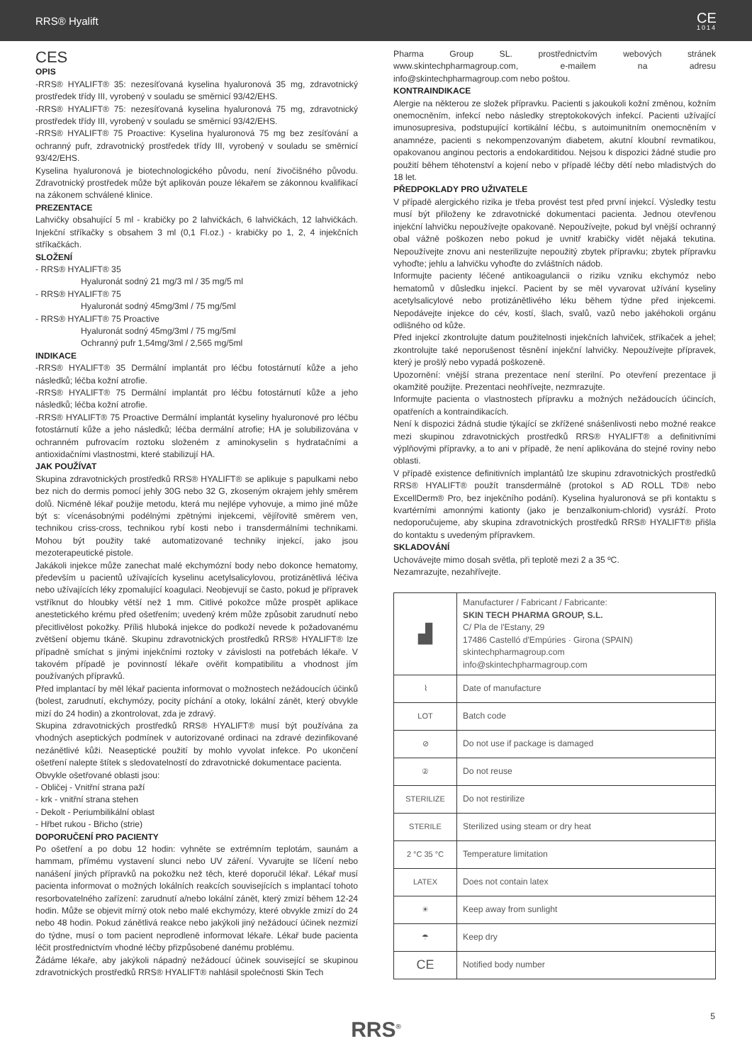RRS® Hyalift CE
1014
CES
OPIS
-RRS® HYALIFT® 35: nezesíťovaná kyselina hyaluronová 35 mg, zdravotnický prostředek třídy III, vyrobený v souladu se směrnicí 93/42/EHS.
-RRS® HYALIFT® 75: nezesíťovaná kyselina hyaluronová 75 mg, zdravotnický prostředek třídy III, vyrobený v souladu se směrnicí 93/42/EHS.
-RRS® HYALIFT® 75 Proactive: Kyselina hyaluronová 75 mg bez zesíťování a ochranný pufr, zdravotnický prostředek třídy III, vyrobený v souladu se směrnicí 93/42/EHS.
Kyselina hyaluronová je biotechnologického původu, není živočišného původu. Zdravotnický prostředek může být aplikován pouze lékařem se zákonnou kvalifikací na zákonem schválené klinice.
PREZENTACE
Lahvičky obsahující 5 ml - krabičky po 2 lahvičkách, 6 lahvičkách, 12 lahvičkách. Injekční stříkačky s obsahem 3 ml (0,1 Fl.oz.) - krabičky po 1, 2, 4 injekčních stříkačkách.
SLOŽENÍ
- RRS® HYALIFT® 35
Hyaluronát sodný 21 mg/3 ml / 35 mg/5 ml
- RRS® HYALIFT® 75
Hyaluronát sodný 45mg/3ml / 75 mg/5ml
- RRS® HYALIFT® 75 Proactive
Hyaluronát sodný 45mg/3ml / 75 mg/5ml
Ochranný pufr 1,54mg/3ml / 2,565 mg/5ml
INDIKACE
-RRS® HYALIFT® 35 Dermální implantát pro léčbu fotostárnutí kůže a jeho následků; léčba kožní atrofie.
-RRS® HYALIFT® 75 Dermální implantát pro léčbu fotostárnutí kůže a jeho následků; léčba kožní atrofie.
-RRS® HYALIFT® 75 Proactive Dermální implantát kyseliny hyaluronové pro léčbu fotostárnutí kůže a jeho následků; léčba dermální atrofie; HA je solubilizována v ochranném pufrovacím roztoku složeném z aminokyselin s hydratačními a antioxidačními vlastnostmi, které stabilizují HA.
JAK POUŽÍVAT
Skupina zdravotnických prostředků RRS® HYALIFT® se aplikuje s papulkami nebo bez nich do dermis pomocí jehly 30G nebo 32 G, zkoseným okrajem jehly směrem dolů. Nicméně lékař použije metodu, která mu nejlépe vyhovuje, a mimo jiné může být s: vícenásobnými podélnými zpětnými injekcemi, vějířovitě směrem ven, technikou criss-cross, technikou rybí kosti nebo i transdermálními technikami. Mohou být použity také automatizované techniky injekcí, jako jsou mezoterapeutické pistole.
Jakákoli injekce může zanechat malé ekchymózní body nebo dokonce hematomy, především u pacientů užívajících kyselinu acetylsalicylovou, protizánětlivá léčiva nebo užívajících léky zpomalující koagulaci. Neobjevují se často, pokud je přípravek vstříknut do hloubky větší než 1 mm. Citlivé pokožce může prospět aplikace anestetického krému před ošetřením; uvedený krém může způsobit zarudnutí nebo přecitlivělost pokožky. Příliš hluboká injekce do podkoží nevede k požadovanému zvětšení objemu tkáně. Skupinu zdravotnických prostředků RRS® HYALIFT® lze případně smíchat s jinými injekčními roztoky v závislosti na potřebách lékaře. V takovém případě je povinností lékaře ověřit kompatibilitu a vhodnost jím používaných přípravků.
Před implantací by měl lékař pacienta informovat o možnostech nežádoucích účinků (bolest, zarudnutí, ekchymózy, pocity píchání a otoky, lokální zánět, který obvykle mizí do 24 hodin) a zkontrolovat, zda je zdravý.
Skupina zdravotnických prostředků RRS® HYALIFT® musí být používána za vhodných aseptických podmínek v autorizované ordinaci na zdravé dezinfikované nezánětlivé kůži. Neaseptické použití by mohlo vyvolat infekce. Po ukončení ošetření nalepte štítek s sledovatelností do zdravotnické dokumentace pacienta.
Obvykle ošetřované oblasti jsou:
- Obličej - Vnitřní strana paží
- krk - vnitřní strana stehen
- Dekolt - Periumbilikální oblast
- Hřbet rukou - Břicho (strie)
DOPORUČENÍ PRO PACIENTY
Po ošetření a po dobu 12 hodin: vyhněte se extrémním teplotám, saunám a hammam, přímému vystavení slunci nebo UV záření. Vyvarujte se líčení nebo nanášení jiných přípravků na pokožku než těch, které doporučil lékař. Lékař musí pacienta informovat o možných lokálních reakcích souvisejících s implantací tohoto resorbovatelného zařízení: zarudnutí a/nebo lokální zánět, který zmizí během 12-24 hodin. Může se objevit mírný otok nebo malé ekchymózy, které obvykle zmizí do 24 nebo 48 hodin. Pokud zánětlivá reakce nebo jakýkoli jiný nežádoucí účinek nezmizí do týdne, musí o tom pacient neprodleně informovat lékaře. Lékař bude pacienta léčit prostřednictvím vhodné léčby přizpůsobené danému problému.
Žádáme lékaře, aby jakýkoli nápadný nežádoucí účinek související se skupinou zdravotnických prostředků RRS® HYALIFT® nahlásil společnosti Skin Tech
Pharma Group SL. prostřednictvím webových stránek www.skintechpharmagroup.com, e-mailem na adresu info@skintechpharmagroup.com nebo poštou.
KONTRAINDIKACE
Alergie na některou ze složek přípravku. Pacienti s jakoukoli kožní změnou, kožním onemocněním, infekcí nebo následky streptokokových infekcí. Pacienti užívající imunosupresiva, podstupující kortikální léčbu, s autoimunitním onemocněním v anamnéze, pacienti s nekompenzovaným diabetem, akutní kloubní revmatikou, opakovanou anginou pectoris a endokarditidou. Nejsou k dispozici žádné studie pro použití během těhotenství a kojení nebo v případě léčby dětí nebo mladistvých do 18 let.
PŘEDPOKLADY PRO UŽIVATELE
V případě alergického rizika je třeba provést test před první injekcí. Výsledky testu musí být přiloženy ke zdravotnické dokumentaci pacienta. Jednou otevřenou injekční lahvičku nepoužívejte opakovaně. Nepoužívejte, pokud byl vnější ochranný obal vážně poškozen nebo pokud je uvnitř krabičky vidět nějaká tekutina. Nepoužívejte znovu ani nesterilizujte nepoužitý zbytek přípravku; zbytek přípravku vyhoďte; jehlu a lahvičku vyhoďte do zvláštních nádob.
Informujte pacienty léčené antikoagulancii o riziku vzniku ekchymóz nebo hematomů v důsledku injekcí. Pacient by se měl vyvarovat užívání kyseliny acetylsalicylové nebo protizánětlivého léku během týdne před injekcemi. Nepodávejte injekce do cév, kostí, šlach, svalů, vazů nebo jakéhokoli orgánu odlišného od kůže.
Před injekcí zkontrolujte datum použitelnosti injekčních lahviček, stříkaček a jehel; zkontrolujte také neporušenost těsnění injekční lahvičky. Nepoužívejte přípravek, který je prošlý nebo vypadá poškozeně.
Upozornění: vnější strana prezentace není sterilní. Po otevření prezentace ji okamžitě použijte. Prezentaci neohřívejte, nezmrazujte.
Informujte pacienta o vlastnostech přípravku a možných nežádoucích účincích, opatřeních a kontraindikacích.
Není k dispozici žádná studie týkající se zkřížené snášenlivosti nebo možné reakce mezi skupinou zdravotnických prostředků RRS® HYALIFT® a definitivními výplňovými přípravky, a to ani v případě, že není aplikována do stejné roviny nebo oblasti.
V případě existence definitivních implantátů lze skupinu zdravotnických prostředků RRS® HYALIFT® použít transdermálně (protokol s AD ROLL TD® nebo ExcellDerm® Pro, bez injekčního podání). Kyselina hyaluronová se při kontaktu s kvartérními amonnými kationty (jako je benzalkonium-chlorid) vysráží. Proto nedoporučujeme, aby skupina zdravotnických prostředků RRS® HYALIFT® přišla do kontaktu s uvedeným přípravkem.
SKLADOVÁNÍ
Uchovávejte mimo dosah světla, při teplotě mezi 2 a 35 ºC.
Nezamrazujte, nezahřívejte.
| ▟ | Manufacturer / Fabricant / Fabricante: SKIN TECH PHARMA GROUP, S.L. C/ Pla de l'Estany, 29 17486 Castelló d'Empúries · Girona (SPAIN) skintechpharmagroup.com info@skintechpharmagroup.com |
| ⌇ | Date of manufacture |
| LOT | Batch code |
| ⊘ | Do not use if package is damaged |
| ② | Do not reuse |
| STERILIZE | Do not restirilize |
| STERILE | Sterilized using steam or dry heat |
| 2 °C 35 °C | Temperature limitation |
| LATEX | Does not contain latex |
| ☀ | Keep away from sunlight |
| ☂ | Keep dry |
| CE | Notified body number |
5 RRS<sup>®</sup>